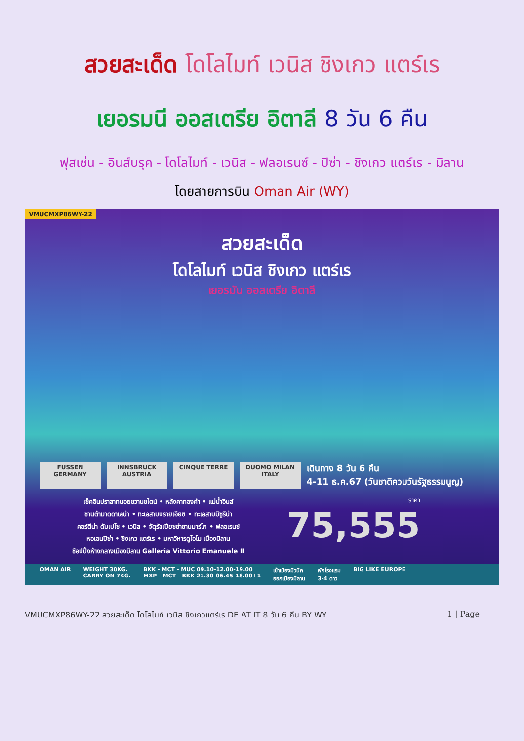สวยสะเด็ด โดโลไมท์ เวนิส ชิงเกว แตร์เร
เยอรมนี ออสเตรีย อิตาลี 8 วัน 6 คืน
ฟุสเซ่น - อินส์บรุค - โดโลไมท์ - เวนิส - ฟลอเรนซ์ - ปิซ่า - ชิงเกว แตร์เร - มิลาน
โดยสายการบิน Oman Air (WY)
VMUCMXP86WY-22
สวยสะเด็ด
โดโลไมท์ เวนิส ชิงเกว แตร์เร
เยอรมัน ออสเตรีย อิตาลี
FUSSEN GERMANY INNSBRUCK AUSTRIA
CINQUE TERRE DUOMO MILAN ITALY
เดินทาง 8 วัน 6 คืน
4-11 ธ.ค.67 (วันชาติควบวันรัฐธรรมนูญ)
เช็คอินปราสาทนอยชวานชไตน์ • หลังคาทองคำ • แม่น้ำอินส์
ชานต้ามาดดาเลน่า • ทะเลสาบบรายเอียซ • ทะเลสาบมิซูริน่า
คอร์ตีน่า ดัมเปโซ • เวนิส • จัตุรัสเปียซซ่าซานมาร์โก • ฟลอเรนซ์
หอเอนปิซ่า • ชิงเกว แตร์เร • มหาวิหารดูโอโม เมืองมิลาน
ช้อปปิ้งห้างกลางเมืองมิลาน Galleria Vittorio Emanuele II
ราคา
75,555
OMAN AIR WEIGHT 30KG.
CARRY ON 7KG. BKK - MCT - MUC 09.10-12.00-19.00
MXP - MCT - BKK 21.30-06.45-18.00+1 เข้าเมืองมิวนิค
ออกเมืองมิลาน พักโรงแรม
3-4 ดาว BIG LIKE EUROPE
VMUCMXP86WY-22 สวยสะเด็ด โดโลไมท์ เวนิส ชิงเกวแตร์เร DE AT IT 8 วัน 6 คืน BY WY 1 | Page